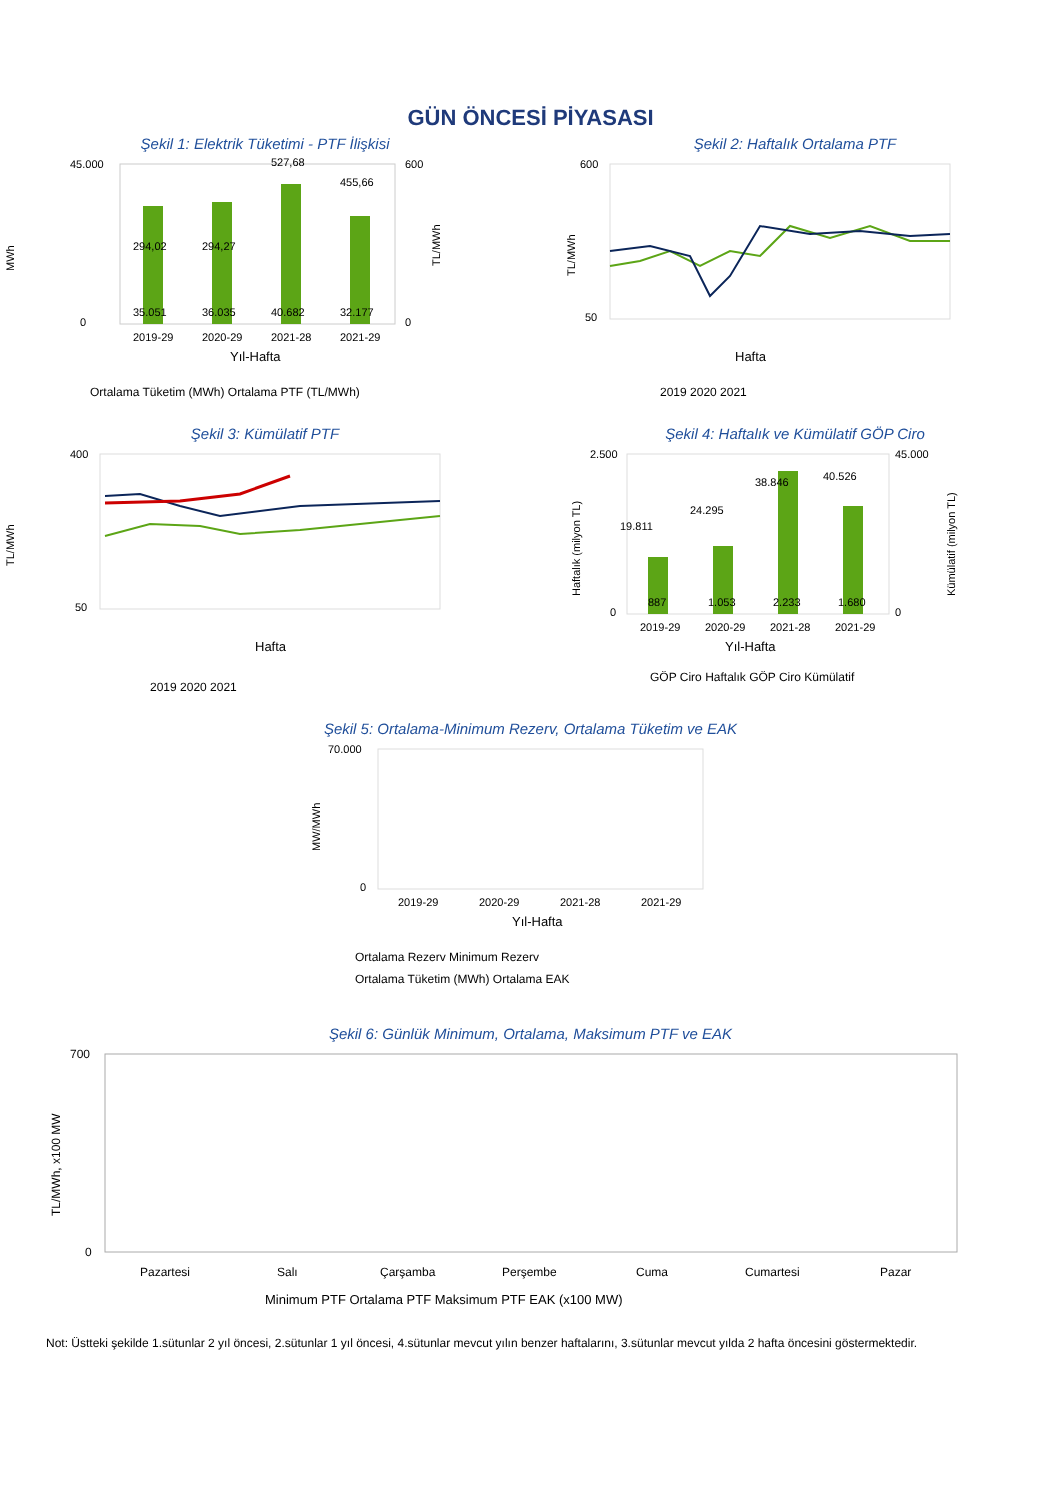GÜN ÖNCESİ PİYASASI
Şekil 1: Elektrik Tüketimi - PTF İlişkisi
MWh
45.000
0
294,02
294,27
527,68
455,66
35.051
36.035
40.682
32.177
2019-29
2020-29
2021-28
2021-29
Yıl-Hafta
600
0
TL/MWh
Ortalama Tüketim (MWh) Ortalama PTF (TL/MWh)
Şekil 2: Haftalık Ortalama PTF
TL/MWh
600
50
Hafta
2019 2020 2021
Şekil 3: Kümülatif PTF
TL/MWh
400
50
Hafta
2019 2020 2021
Şekil 4: Haftalık ve Kümülatif GÖP Ciro
Haftalık (milyon TL)
2.500
0
19.811
24.295
38.846
40.526
887
1.053
2.233
1.680
2019-29
2020-29
2021-28
2021-29
Yıl-Hafta
45.000
0
Kümülatif (milyon TL)
GÖP Ciro Haftalık GÖP Ciro Kümülatif
Şekil 5: Ortalama-Minimum Rezerv, Ortalama Tüketim ve EAK
MW/MWh
70.000
0
2019-29
2020-29
2021-28
2021-29
Yıl-Hafta
Ortalama Rezerv Minimum Rezerv
Ortalama Tüketim (MWh) Ortalama EAK
Şekil 6: Günlük Minimum, Ortalama, Maksimum PTF ve EAK
TL/MWh, x100 MW
700
0
Pazartesi
Salı
Çarşamba
Perşembe
Cuma
Cumartesi
Pazar
Minimum PTF Ortalama PTF Maksimum PTF EAK (x100 MW)
Not: Üstteki şekilde 1.sütunlar 2 yıl öncesi, 2.sütunlar 1 yıl öncesi, 4.sütunlar mevcut yılın benzer haftalarını, 3.sütunlar mevcut yılda 2 hafta öncesini göstermektedir.